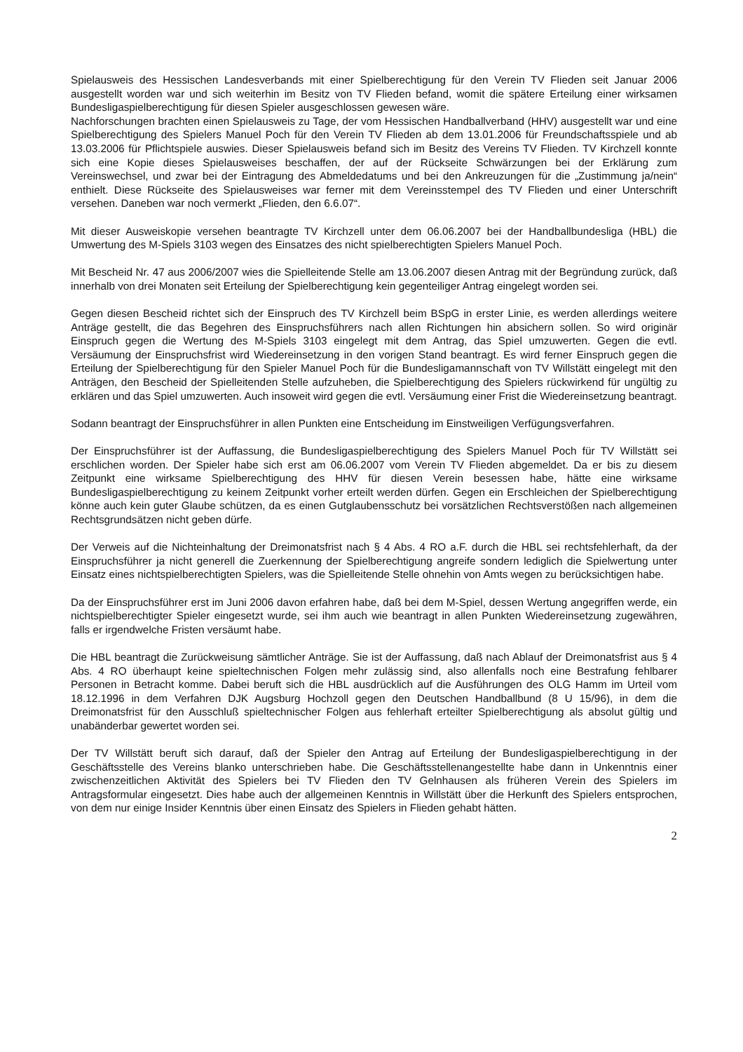Spielausweis des Hessischen Landesverbands mit einer Spielberechtigung für den Verein TV Flieden seit Januar 2006 ausgestellt worden war und sich weiterhin im Besitz von TV Flieden befand, womit die spätere Erteilung einer wirksamen Bundesligaspielberechtigung für diesen Spieler ausgeschlossen gewesen wäre.
Nachforschungen brachten einen Spielausweis zu Tage, der vom Hessischen Handballverband (HHV) ausgestellt war und eine Spielberechtigung des Spielers Manuel Poch für den Verein TV Flieden ab dem 13.01.2006 für Freundschaftsspiele und ab 13.03.2006 für Pflichtspiele auswies. Dieser Spielausweis befand sich im Besitz des Vereins TV Flieden. TV Kirchzell konnte sich eine Kopie dieses Spielausweises beschaffen, der auf der Rückseite Schwärzungen bei der Erklärung zum Vereinswechsel, und zwar bei der Eintragung des Abmeldedatums und bei den Ankreuzungen für die „Zustimmung ja/nein“ enthielt. Diese Rückseite des Spielausweises war ferner mit dem Vereinsstempel des TV Flieden und einer Unterschrift versehen. Daneben war noch vermerkt „Flieden, den 6.6.07“.
Mit dieser Ausweiskopie versehen beantragte TV Kirchzell unter dem 06.06.2007 bei der Handballbundesliga (HBL) die Umwertung des M-Spiels 3103 wegen des Einsatzes des nicht spielberechtigten Spielers Manuel Poch.
Mit Bescheid Nr. 47 aus 2006/2007 wies die Spielleitende Stelle am 13.06.2007 diesen Antrag mit der Begründung zurück, daß innerhalb von drei Monaten seit Erteilung der Spielberechtigung kein gegenteiliger Antrag eingelegt worden sei.
Gegen diesen Bescheid richtet sich der Einspruch des TV Kirchzell beim BSpG in erster Linie, es werden allerdings weitere Anträge gestellt, die das Begehren des Einspruchsführers nach allen Richtungen hin absichern sollen. So wird originär Einspruch gegen die Wertung des M-Spiels 3103 eingelegt mit dem Antrag, das Spiel umzuwerten. Gegen die evtl. Versäumung der Einspruchsfrist wird Wiedereinsetzung in den vorigen Stand beantragt. Es wird ferner Einspruch gegen die Erteilung der Spielberechtigung für den Spieler Manuel Poch für die Bundesligamannschaft von TV Willstätt eingelegt mit den Anträgen, den Bescheid der Spielleitenden Stelle aufzuheben, die Spielberechtigung des Spielers rückwirkend für ungültig zu erklären und das Spiel umzuwerten. Auch insoweit wird gegen die evtl. Versäumung einer Frist die Wiedereinsetzung beantragt.
Sodann beantragt der Einspruchsführer in allen Punkten eine Entscheidung im Einstweiligen Verfügungsverfahren.
Der Einspruchsführer ist der Auffassung, die Bundesligaspielberechtigung des Spielers Manuel Poch für TV Willstätt sei erschlichen worden. Der Spieler habe sich erst am 06.06.2007 vom Verein TV Flieden abgemeldet. Da er bis zu diesem Zeitpunkt eine wirksame Spielberechtigung des HHV für diesen Verein besessen habe, hätte eine wirksame Bundesligaspielberechtigung zu keinem Zeitpunkt vorher erteilt werden dürfen. Gegen ein Erschleichen der Spielberechtigung könne auch kein guter Glaube schützen, da es einen Gutglaubensschutz bei vorsätzlichen Rechtsverstößen nach allgemeinen Rechtsgrundsätzen nicht geben dürfe.
Der Verweis auf die Nichteinhaltung der Dreimonatsfrist nach § 4 Abs. 4 RO a.F. durch die HBL sei rechtsfehlerhaft, da der Einspruchsführer ja nicht generell die Zuerkennung der Spielberechtigung angreife sondern lediglich die Spielwertung unter Einsatz eines nichtspielberechtigten Spielers, was die Spielleitende Stelle ohnehin von Amts wegen zu berücksichtigen habe.
Da der Einspruchsführer erst im Juni 2006 davon erfahren habe, daß bei dem M-Spiel, dessen Wertung angegriffen werde, ein nichtspielberechtigter Spieler eingesetzt wurde, sei ihm auch wie beantragt in allen Punkten Wiedereinsetzung zugewähren, falls er irgendwelche Fristen versäumt habe.
Die HBL beantragt die Zurückweisung sämtlicher Anträge. Sie ist der Auffassung, daß nach Ablauf der Dreimonatsfrist aus § 4 Abs. 4 RO überhaupt keine spieltechnischen Folgen mehr zulässig sind, also allenfalls noch eine Bestrafung fehlbarer Personen in Betracht komme. Dabei beruft sich die HBL ausdrücklich auf die Ausführungen des OLG Hamm im Urteil vom 18.12.1996 in dem Verfahren DJK Augsburg Hochzoll gegen den Deutschen Handballbund (8 U 15/96), in dem die Dreimonatsfrist für den Ausschluß spieltechnischer Folgen aus fehlerhaft erteilter Spielberechtigung als absolut gültig und unabänderbar gewertet worden sei.
Der TV Willstätt beruft sich darauf, daß der Spieler den Antrag auf Erteilung der Bundesligaspielberechtigung in der Geschäftsstelle des Vereins blanko unterschrieben habe. Die Geschäftsstellenangestellte habe dann in Unkenntnis einer zwischenzeitlichen Aktivität des Spielers bei TV Flieden den TV Gelnhausen als früheren Verein des Spielers im Antragsformular eingesetzt. Dies habe auch der allgemeinen Kenntnis in Willstätt über die Herkunft des Spielers entsprochen, von dem nur einige Insider Kenntnis über einen Einsatz des Spielers in Flieden gehabt hätten.
2